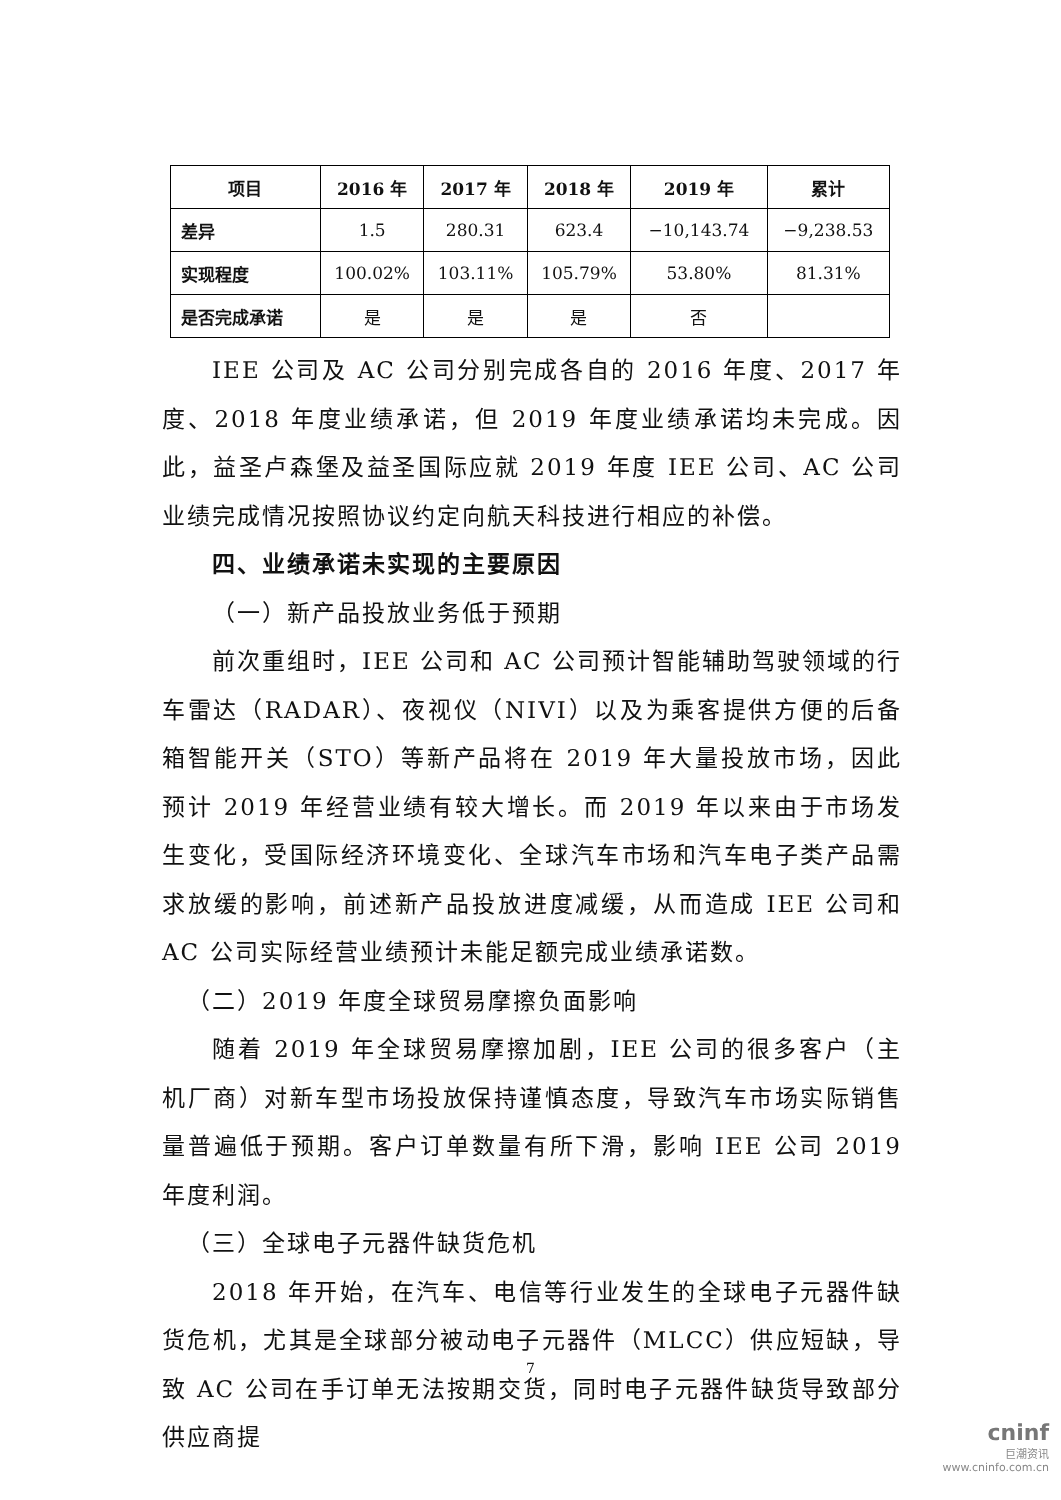| 项目 | 2016 年 | 2017 年 | 2018 年 | 2019 年 | 累计 |
| --- | --- | --- | --- | --- | --- |
| 差异 | 1.5 | 280.31 | 623.4 | −10,143.74 | −9,238.53 |
| 实现程度 | 100.02% | 103.11% | 105.79% | 53.80% | 81.31% |
| 是否完成承诺 | 是 | 是 | 是 | 否 | |
IEE 公司及 AC 公司分别完成各自的 2016 年度、2017 年度、2018 年度业绩承诺，但 2019 年度业绩承诺均未完成。因此，益圣卢森堡及益圣国际应就 2019 年度 IEE 公司、AC 公司业绩完成情况按照协议约定向航天科技进行相应的补偿。
四、业绩承诺未实现的主要原因
（一）新产品投放业务低于预期
前次重组时，IEE 公司和 AC 公司预计智能辅助驾驶领域的行车雷达（RADAR）、夜视仪（NIVI）以及为乘客提供方便的后备箱智能开关（STO）等新产品将在 2019 年大量投放市场，因此预计 2019 年经营业绩有较大增长。而 2019 年以来由于市场发生变化，受国际经济环境变化、全球汽车市场和汽车电子类产品需求放缓的影响，前述新产品投放进度减缓，从而造成 IEE 公司和 AC 公司实际经营业绩预计未能足额完成业绩承诺数。
（二）2019 年度全球贸易摩擦负面影响
随着 2019 年全球贸易摩擦加剧，IEE 公司的很多客户（主机厂商）对新车型市场投放保持谨慎态度，导致汽车市场实际销售量普遍低于预期。客户订单数量有所下滑，影响 IEE 公司 2019 年度利润。
（三）全球电子元器件缺货危机
2018 年开始，在汽车、电信等行业发生的全球电子元器件缺货危机，尤其是全球部分被动电子元器件（MLCC）供应短缺，导致 AC 公司在手订单无法按期交货，同时电子元器件缺货导致部分供应商提
7
cninf
巨潮资讯
www.cninfo.com.cn